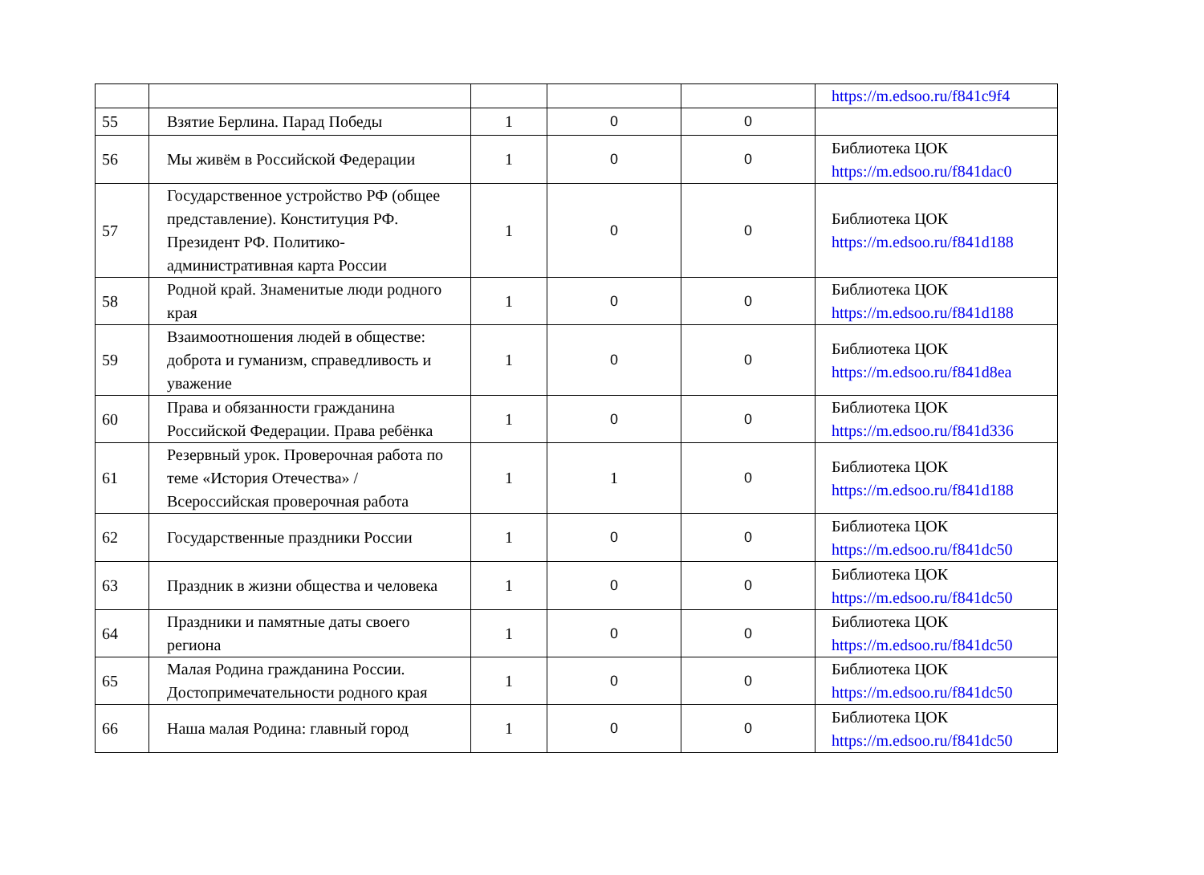| | | | | | https://m.edsoo.ru/f841c9f4 |
| 55 | Взятие Берлина. Парад Победы | 1 | 0 | 0 | |
| 56 | Мы живём в Российской Федерации | 1 | 0 | 0 | Библиотека ЦОК https://m.edsoo.ru/f841dac0 |
| 57 | Государственное устройство РФ (общее представление). Конституция РФ. Президент РФ. Политико-административная карта России | 1 | 0 | 0 | Библиотека ЦОК https://m.edsoo.ru/f841d188 |
| 58 | Родной край. Знаменитые люди родного края | 1 | 0 | 0 | Библиотека ЦОК https://m.edsoo.ru/f841d188 |
| 59 | Взаимоотношения людей в обществе: доброта и гуманизм, справедливость и уважение | 1 | 0 | 0 | Библиотека ЦОК https://m.edsoo.ru/f841d8ea |
| 60 | Права и обязанности гражданина Российской Федерации. Права ребёнка | 1 | 0 | 0 | Библиотека ЦОК https://m.edsoo.ru/f841d336 |
| 61 | Резервный урок. Проверочная работа по теме «История Отечества» / Всероссийская проверочная работа | 1 | 1 | 0 | Библиотека ЦОК https://m.edsoo.ru/f841d188 |
| 62 | Государственные праздники России | 1 | 0 | 0 | Библиотека ЦОК https://m.edsoo.ru/f841dc50 |
| 63 | Праздник в жизни общества и человека | 1 | 0 | 0 | Библиотека ЦОК https://m.edsoo.ru/f841dc50 |
| 64 | Праздники и памятные даты своего региона | 1 | 0 | 0 | Библиотека ЦОК https://m.edsoo.ru/f841dc50 |
| 65 | Малая Родина гражданина России. Достопримечательности родного края | 1 | 0 | 0 | Библиотека ЦОК https://m.edsoo.ru/f841dc50 |
| 66 | Наша малая Родина: главный город | 1 | 0 | 0 | Библиотека ЦОК https://m.edsoo.ru/f841dc50 |